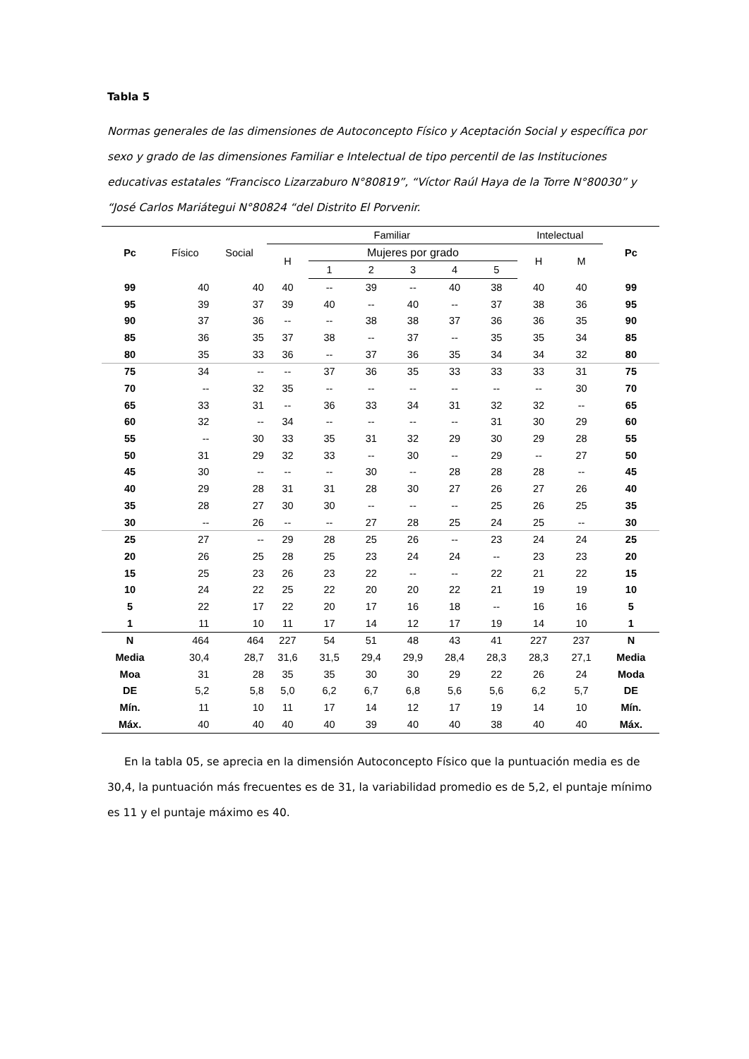Tabla 5
Normas generales de las dimensiones de Autoconcepto Físico y Aceptación Social y específica por sexo y grado de las dimensiones Familiar e Intelectual de tipo percentil de las Instituciones educativas estatales “Francisco Lizarzaburo N°80819”, “Víctor Raúl Haya de la Torre N°80030” y “José Carlos Mariátegui N°80824 “del Distrito El Porvenir.
| Pc | Físico | Social | Familiar | | | | | | Intelectual | | Pc |
| --- | --- | --- | --- | --- | --- | --- | --- | --- | --- | --- | --- |
| | | | H | Mujeres por grado | | | | | H | M | |
| | | | | 1 | 2 | 3 | 4 | 5 | | | |
| 99 | 40 | 40 | 40 | -- | 39 | -- | 40 | 38 | 40 | 40 | 99 |
| 95 | 39 | 37 | 39 | 40 | -- | 40 | -- | 37 | 38 | 36 | 95 |
| 90 | 37 | 36 | -- | -- | 38 | 38 | 37 | 36 | 36 | 35 | 90 |
| 85 | 36 | 35 | 37 | 38 | -- | 37 | -- | 35 | 35 | 34 | 85 |
| 80 | 35 | 33 | 36 | -- | 37 | 36 | 35 | 34 | 34 | 32 | 80 |
| 75 | 34 | -- | -- | 37 | 36 | 35 | 33 | 33 | 33 | 31 | 75 |
| 70 | -- | 32 | 35 | -- | -- | -- | -- | -- | -- | 30 | 70 |
| 65 | 33 | 31 | -- | 36 | 33 | 34 | 31 | 32 | 32 | -- | 65 |
| 60 | 32 | -- | 34 | -- | -- | -- | -- | 31 | 30 | 29 | 60 |
| 55 | -- | 30 | 33 | 35 | 31 | 32 | 29 | 30 | 29 | 28 | 55 |
| 50 | 31 | 29 | 32 | 33 | -- | 30 | -- | 29 | -- | 27 | 50 |
| 45 | 30 | -- | -- | -- | 30 | -- | 28 | 28 | 28 | -- | 45 |
| 40 | 29 | 28 | 31 | 31 | 28 | 30 | 27 | 26 | 27 | 26 | 40 |
| 35 | 28 | 27 | 30 | 30 | -- | -- | -- | 25 | 26 | 25 | 35 |
| 30 | -- | 26 | -- | -- | 27 | 28 | 25 | 24 | 25 | -- | 30 |
| 25 | 27 | -- | 29 | 28 | 25 | 26 | -- | 23 | 24 | 24 | 25 |
| 20 | 26 | 25 | 28 | 25 | 23 | 24 | 24 | -- | 23 | 23 | 20 |
| 15 | 25 | 23 | 26 | 23 | 22 | -- | -- | 22 | 21 | 22 | 15 |
| 10 | 24 | 22 | 25 | 22 | 20 | 20 | 22 | 21 | 19 | 19 | 10 |
| 5 | 22 | 17 | 22 | 20 | 17 | 16 | 18 | -- | 16 | 16 | 5 |
| 1 | 11 | 10 | 11 | 17 | 14 | 12 | 17 | 19 | 14 | 10 | 1 |
| N | 464 | 464 | 227 | 54 | 51 | 48 | 43 | 41 | 227 | 237 | N |
| Media | 30,4 | 28,7 | 31,6 | 31,5 | 29,4 | 29,9 | 28,4 | 28,3 | 28,3 | 27,1 | Media |
| Moa | 31 | 28 | 35 | 35 | 30 | 30 | 29 | 22 | 26 | 24 | Moda |
| DE | 5,2 | 5,8 | 5,0 | 6,2 | 6,7 | 6,8 | 5,6 | 5,6 | 6,2 | 5,7 | DE |
| Mín. | 11 | 10 | 11 | 17 | 14 | 12 | 17 | 19 | 14 | 10 | Mín. |
| Máx. | 40 | 40 | 40 | 40 | 39 | 40 | 40 | 38 | 40 | 40 | Máx. |
En la tabla 05, se aprecia en la dimensión Autoconcepto Físico que la puntuación media es de 30,4, la puntuación más frecuentes es de 31, la variabilidad promedio es de 5,2, el puntaje mínimo es 11 y el puntaje máximo es 40.